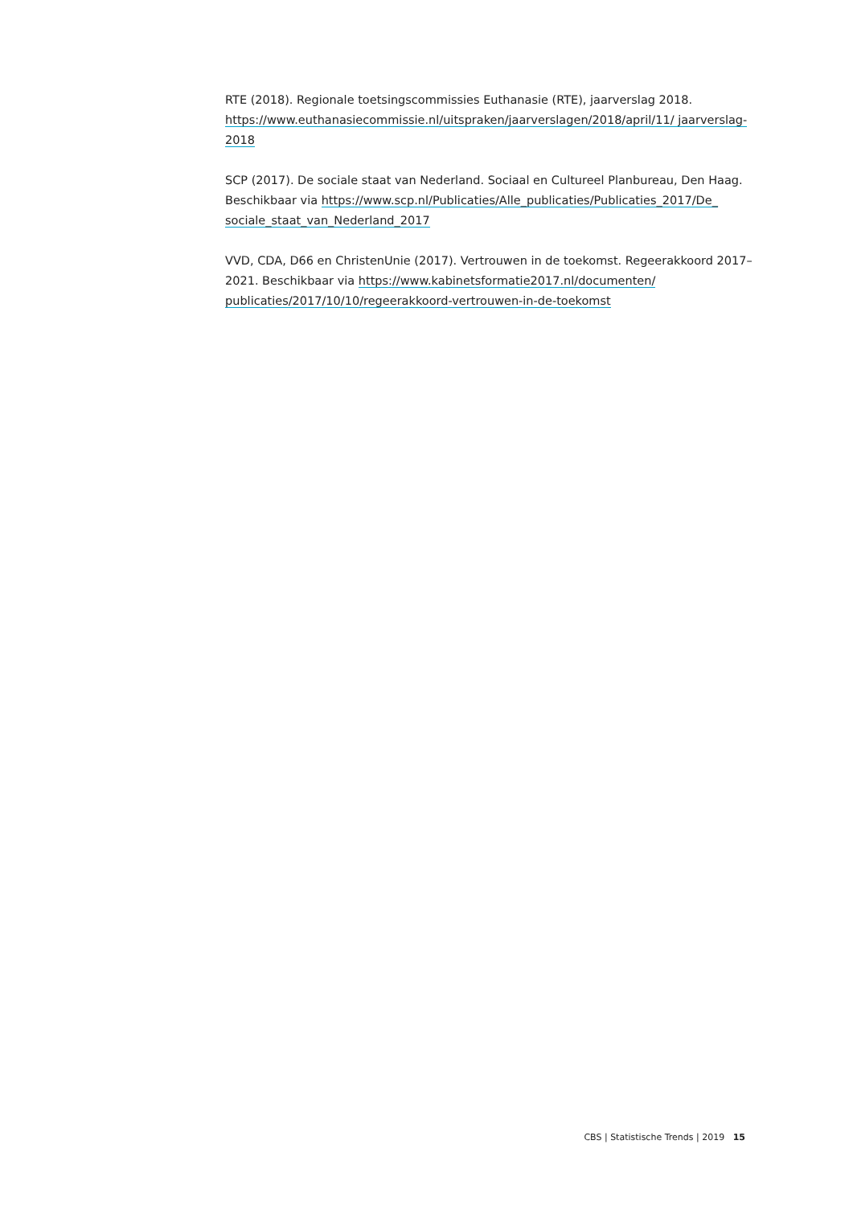RTE (2018). Regionale toetsingscommissies Euthanasie (RTE), jaarverslag 2018. https://www.euthanasiecommissie.nl/uitspraken/jaarverslagen/2018/april/11/ jaarverslag-2018
SCP (2017). De sociale staat van Nederland. Sociaal en Cultureel Planbureau, Den Haag. Beschikbaar via https://www.scp.nl/Publicaties/Alle_publicaties/Publicaties_2017/De_ sociale_staat_van_Nederland_2017
VVD, CDA, D66 en ChristenUnie (2017). Vertrouwen in de toekomst. Regeerakkoord 2017–2021. Beschikbaar via https://www.kabinetsformatie2017.nl/documenten/ publicaties/2017/10/10/regeerakkoord-vertrouwen-in-de-toekomst
CBS | Statistische Trends | 2019 15